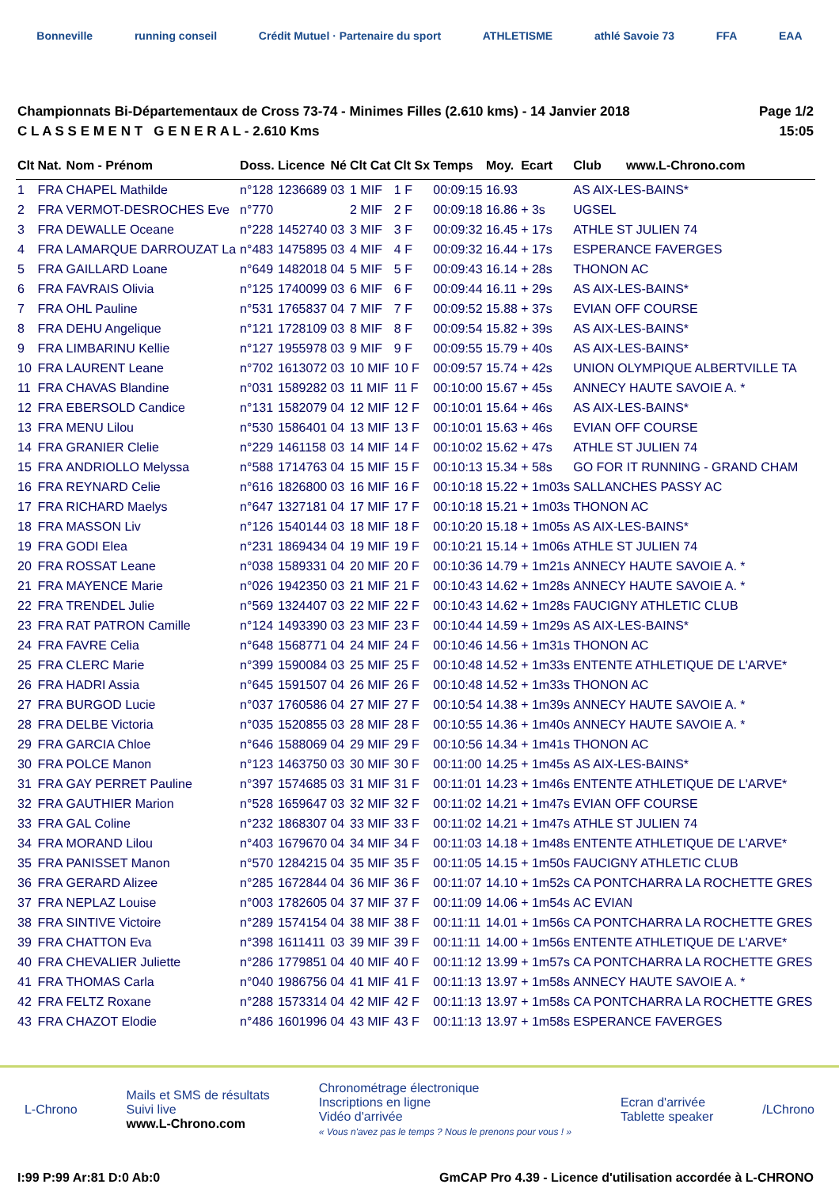Bonneville running conseil Crédit Mutuel · Partenaire du sport ATHLETISME athlé Savoie 73 FFA EAA
Championnats Bi-Départementaux de Cross 73-74 - Minimes Filles (2.610 kms) - 14 Janvier 2018
C L A S S E M E N T G E N E R A L - 2.610 Kms
Page 1/2
15:05
| Clt | Nat. | Nom - Prénom | Doss. | Licence | Né | Clt Cat | Clt Sx | Temps | Moy. | Ecart | Club www.L-Chrono.com |
| --- | --- | --- | --- | --- | --- | --- | --- | --- | --- | --- | --- |
| 1 | FRA | CHAPEL Mathilde | n°128 | 1236689 | 03 | 1 MIF | 1 F | 00:09:15 | 16.93 | | AS AIX-LES-BAINS* |
| 2 | FRA | VERMOT-DESROCHES Eve | n°770 | | | 2 MIF | 2 F | 00:09:18 | 16.86 | + 3s | UGSEL |
| 3 | FRA | DEWALLE Oceane | n°228 | 1452740 | 03 | 3 MIF | 3 F | 00:09:32 | 16.45 | + 17s | ATHLE ST JULIEN 74 |
| 4 | FRA | LAMARQUE DARROUZAT La | n°483 | 1475895 | 03 | 4 MIF | 4 F | 00:09:32 | 16.44 | + 17s | ESPERANCE FAVERGES |
| 5 | FRA | GAILLARD Loane | n°649 | 1482018 | 04 | 5 MIF | 5 F | 00:09:43 | 16.14 | + 28s | THONON AC |
| 6 | FRA | FAVRAIS Olivia | n°125 | 1740099 | 03 | 6 MIF | 6 F | 00:09:44 | 16.11 | + 29s | AS AIX-LES-BAINS* |
| 7 | FRA | OHL Pauline | n°531 | 1765837 | 04 | 7 MIF | 7 F | 00:09:52 | 15.88 | + 37s | EVIAN OFF COURSE |
| 8 | FRA | DEHU Angelique | n°121 | 1728109 | 03 | 8 MIF | 8 F | 00:09:54 | 15.82 | + 39s | AS AIX-LES-BAINS* |
| 9 | FRA | LIMBARINU Kellie | n°127 | 1955978 | 03 | 9 MIF | 9 F | 00:09:55 | 15.79 | + 40s | AS AIX-LES-BAINS* |
| 10 | FRA | LAURENT Leane | n°702 | 1613072 | 03 | 10 MIF | 10 F | 00:09:57 | 15.74 | + 42s | UNION OLYMPIQUE ALBERTVILLE TA |
| 11 | FRA | CHAVAS Blandine | n°031 | 1589282 | 03 | 11 MIF | 11 F | 00:10:00 | 15.67 | + 45s | ANNECY HAUTE SAVOIE A. * |
| 12 | FRA | EBERSOLD Candice | n°131 | 1582079 | 04 | 12 MIF | 12 F | 00:10:01 | 15.64 | + 46s | AS AIX-LES-BAINS* |
| 13 | FRA | MENU Lilou | n°530 | 1586401 | 04 | 13 MIF | 13 F | 00:10:01 | 15.63 | + 46s | EVIAN OFF COURSE |
| 14 | FRA | GRANIER Clelie | n°229 | 1461158 | 03 | 14 MIF | 14 F | 00:10:02 | 15.62 | + 47s | ATHLE ST JULIEN 74 |
| 15 | FRA | ANDRIOLLO Melyssa | n°588 | 1714763 | 04 | 15 MIF | 15 F | 00:10:13 | 15.34 | + 58s | GO FOR IT RUNNING - GRAND CHAM |
| 16 | FRA | REYNARD Celie | n°616 | 1826800 | 03 | 16 MIF | 16 F | 00:10:18 | 15.22 | + 1m03s | SALLANCHES PASSY AC |
| 17 | FRA | RICHARD Maelys | n°647 | 1327181 | 04 | 17 MIF | 17 F | 00:10:18 | 15.21 | + 1m03s | THONON AC |
| 18 | FRA | MASSON Liv | n°126 | 1540144 | 03 | 18 MIF | 18 F | 00:10:20 | 15.18 | + 1m05s | AS AIX-LES-BAINS* |
| 19 | FRA | GODI Elea | n°231 | 1869434 | 04 | 19 MIF | 19 F | 00:10:21 | 15.14 | + 1m06s | ATHLE ST JULIEN 74 |
| 20 | FRA | ROSSAT Leane | n°038 | 1589331 | 04 | 20 MIF | 20 F | 00:10:36 | 14.79 | + 1m21s | ANNECY HAUTE SAVOIE A. * |
| 21 | FRA | MAYENCE Marie | n°026 | 1942350 | 03 | 21 MIF | 21 F | 00:10:43 | 14.62 | + 1m28s | ANNECY HAUTE SAVOIE A. * |
| 22 | FRA | TRENDEL Julie | n°569 | 1324407 | 03 | 22 MIF | 22 F | 00:10:43 | 14.62 | + 1m28s | FAUCIGNY ATHLETIC CLUB |
| 23 | FRA | RAT PATRON Camille | n°124 | 1493390 | 03 | 23 MIF | 23 F | 00:10:44 | 14.59 | + 1m29s | AS AIX-LES-BAINS* |
| 24 | FRA | FAVRE Celia | n°648 | 1568771 | 04 | 24 MIF | 24 F | 00:10:46 | 14.56 | + 1m31s | THONON AC |
| 25 | FRA | CLERC Marie | n°399 | 1590084 | 03 | 25 MIF | 25 F | 00:10:48 | 14.52 | + 1m33s | ENTENTE ATHLETIQUE DE L'ARVE* |
| 26 | FRA | HADRI Assia | n°645 | 1591507 | 04 | 26 MIF | 26 F | 00:10:48 | 14.52 | + 1m33s | THONON AC |
| 27 | FRA | BURGOD Lucie | n°037 | 1760586 | 04 | 27 MIF | 27 F | 00:10:54 | 14.38 | + 1m39s | ANNECY HAUTE SAVOIE A. * |
| 28 | FRA | DELBE Victoria | n°035 | 1520855 | 03 | 28 MIF | 28 F | 00:10:55 | 14.36 | + 1m40s | ANNECY HAUTE SAVOIE A. * |
| 29 | FRA | GARCIA Chloe | n°646 | 1588069 | 04 | 29 MIF | 29 F | 00:10:56 | 14.34 | + 1m41s | THONON AC |
| 30 | FRA | POLCE Manon | n°123 | 1463750 | 03 | 30 MIF | 30 F | 00:11:00 | 14.25 | + 1m45s | AS AIX-LES-BAINS* |
| 31 | FRA | GAY PERRET Pauline | n°397 | 1574685 | 03 | 31 MIF | 31 F | 00:11:01 | 14.23 | + 1m46s | ENTENTE ATHLETIQUE DE L'ARVE* |
| 32 | FRA | GAUTHIER Marion | n°528 | 1659647 | 03 | 32 MIF | 32 F | 00:11:02 | 14.21 | + 1m47s | EVIAN OFF COURSE |
| 33 | FRA | GAL Coline | n°232 | 1868307 | 04 | 33 MIF | 33 F | 00:11:02 | 14.21 | + 1m47s | ATHLE ST JULIEN 74 |
| 34 | FRA | MORAND Lilou | n°403 | 1679670 | 04 | 34 MIF | 34 F | 00:11:03 | 14.18 | + 1m48s | ENTENTE ATHLETIQUE DE L'ARVE* |
| 35 | FRA | PANISSET Manon | n°570 | 1284215 | 04 | 35 MIF | 35 F | 00:11:05 | 14.15 | + 1m50s | FAUCIGNY ATHLETIC CLUB |
| 36 | FRA | GERARD Alizee | n°285 | 1672844 | 04 | 36 MIF | 36 F | 00:11:07 | 14.10 | + 1m52s | CA PONTCHARRA LA ROCHETTE GRES |
| 37 | FRA | NEPLAZ Louise | n°003 | 1782605 | 04 | 37 MIF | 37 F | 00:11:09 | 14.06 | + 1m54s | AC EVIAN |
| 38 | FRA | SINTIVE Victoire | n°289 | 1574154 | 04 | 38 MIF | 38 F | 00:11:11 | 14.01 | + 1m56s | CA PONTCHARRA LA ROCHETTE GRES |
| 39 | FRA | CHATTON Eva | n°398 | 1611411 | 03 | 39 MIF | 39 F | 00:11:11 | 14.00 | + 1m56s | ENTENTE ATHLETIQUE DE L'ARVE* |
| 40 | FRA | CHEVALIER Juliette | n°286 | 1779851 | 04 | 40 MIF | 40 F | 00:11:12 | 13.99 | + 1m57s | CA PONTCHARRA LA ROCHETTE GRES |
| 41 | FRA | THOMAS Carla | n°040 | 1986756 | 04 | 41 MIF | 41 F | 00:11:13 | 13.97 | + 1m58s | ANNECY HAUTE SAVOIE A. * |
| 42 | FRA | FELTZ Roxane | n°288 | 1573314 | 04 | 42 MIF | 42 F | 00:11:13 | 13.97 | + 1m58s | CA PONTCHARRA LA ROCHETTE GRES |
| 43 | FRA | CHAZOT Elodie | n°486 | 1601996 | 04 | 43 MIF | 43 F | 00:11:13 | 13.97 | + 1m58s | ESPERANCE FAVERGES |
L-Chrono
Mails et SMS de résultats
Suivi live
www.L-Chrono.com
Chronométrage électronique
Inscriptions en ligne
Vidéo d'arrivée
« Vous n'avez pas le temps ? Nous le prenons pour vous ! »
Ecran d'arrivée
Tablette speaker
/LChrono
I:99 P:99 Ar:81 D:0 Ab:0 GmCAP Pro 4.39 - Licence d'utilisation accordée à L-CHRONO